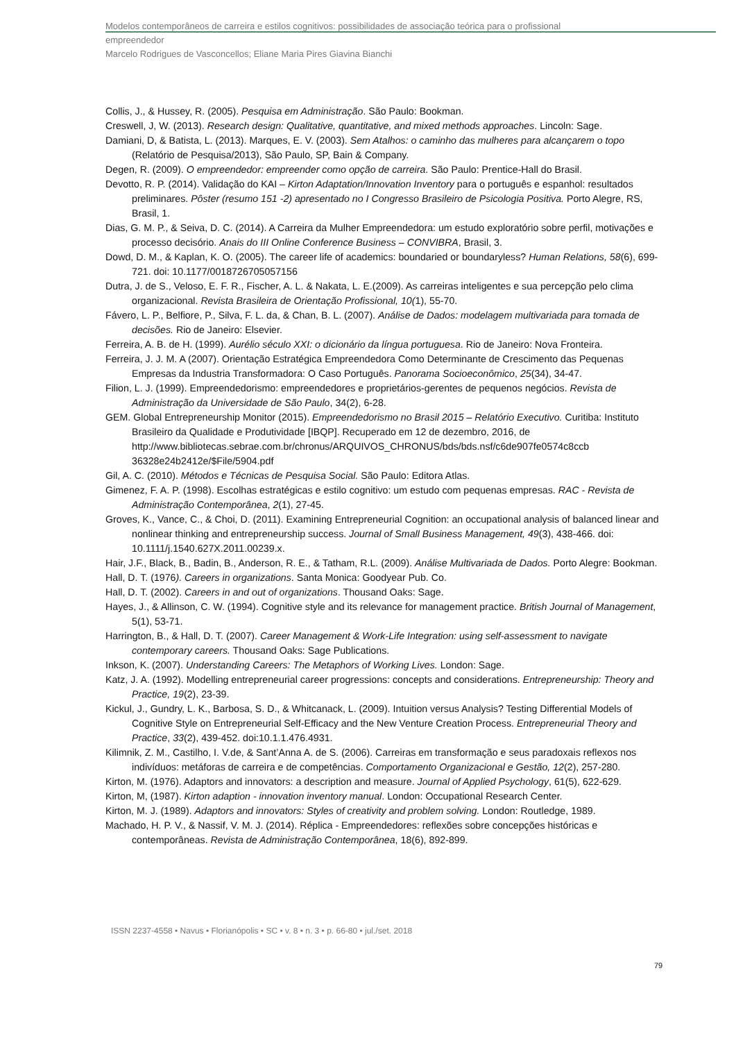Modelos contemporâneos de carreira e estilos cognitivos: possibilidades de associação teórica para o profissional
empreendedor
Marcelo Rodrigues de Vasconcellos; Eliane Maria Pires Giavina Bianchi
Collis, J., & Hussey, R. (2005). Pesquisa em Administração. São Paulo: Bookman.
Creswell, J, W. (2013). Research design: Qualitative, quantitative, and mixed methods approaches. Lincoln: Sage.
Damiani, D, & Batista, L. (2013). Marques, E. V. (2003). Sem Atalhos: o caminho das mulheres para alcançarem o topo (Relatório de Pesquisa/2013), São Paulo, SP, Bain & Company.
Degen, R. (2009). O empreendedor: empreender como opção de carreira. São Paulo: Prentice-Hall do Brasil.
Devotto, R. P. (2014). Validação do KAI – Kirton Adaptation/Innovation Inventory para o português e espanhol: resultados preliminares. Pôster (resumo 151 -2) apresentado no I Congresso Brasileiro de Psicologia Positiva. Porto Alegre, RS, Brasil, 1.
Dias, G. M. P., & Seiva, D. C. (2014). A Carreira da Mulher Empreendedora: um estudo exploratório sobre perfil, motivações e processo decisório. Anais do III Online Conference Business – CONVIBRA, Brasil, 3.
Dowd, D. M., & Kaplan, K. O. (2005). The career life of academics: boundaried or boundaryless? Human Relations, 58(6), 699-721. doi: 10.1177/0018726705057156
Dutra, J. de S., Veloso, E. F. R., Fischer, A. L. & Nakata, L. E.(2009). As carreiras inteligentes e sua percepção pelo clima organizacional. Revista Brasileira de Orientação Profissional, 10(1), 55-70.
Fávero, L. P., Belfiore, P., Silva, F. L. da, & Chan, B. L. (2007). Análise de Dados: modelagem multivariada para tomada de decisões. Rio de Janeiro: Elsevier.
Ferreira, A. B. de H. (1999). Aurélio século XXI: o dicionário da língua portuguesa. Rio de Janeiro: Nova Fronteira.
Ferreira, J. J. M. A (2007). Orientação Estratégica Empreendedora Como Determinante de Crescimento das Pequenas Empresas da Industria Transformadora: O Caso Português. Panorama Socioeconômico, 25(34), 34-47.
Filion, L. J. (1999). Empreendedorismo: empreendedores e proprietários-gerentes de pequenos negócios. Revista de Administração da Universidade de São Paulo, 34(2), 6-28.
GEM. Global Entrepreneurship Monitor (2015). Empreendedorismo no Brasil 2015 – Relatório Executivo. Curitiba: Instituto Brasileiro da Qualidade e Produtividade [IBQP]. Recuperado em 12 de dezembro, 2016, de http://www.bibliotecas.sebrae.com.br/chronus/ARQUIVOS_CHRONUS/bds/bds.nsf/c6de907fe0574c8ccb 36328e24b2412e/$File/5904.pdf
Gil, A. C. (2010). Métodos e Técnicas de Pesquisa Social. São Paulo: Editora Atlas.
Gimenez, F. A. P. (1998). Escolhas estratégicas e estilo cognitivo: um estudo com pequenas empresas. RAC - Revista de Administração Contemporânea, 2(1), 27-45.
Groves, K., Vance, C., & Choi, D. (2011). Examining Entrepreneurial Cognition: an occupational analysis of balanced linear and nonlinear thinking and entrepreneurship success. Journal of Small Business Management, 49(3), 438-466. doi: 10.1111/j.1540.627X.2011.00239.x.
Hair, J.F., Black, B., Badin, B., Anderson, R. E., & Tatham, R.L. (2009). Análise Multivariada de Dados. Porto Alegre: Bookman.
Hall, D. T. (1976). Careers in organizations. Santa Monica: Goodyear Pub. Co.
Hall, D. T. (2002). Careers in and out of organizations. Thousand Oaks: Sage.
Hayes, J., & Allinson, C. W. (1994). Cognitive style and its relevance for management practice. British Journal of Management, 5(1), 53-71.
Harrington, B., & Hall, D. T. (2007). Career Management & Work-Life Integration: using self-assessment to navigate contemporary careers. Thousand Oaks: Sage Publications.
Inkson, K. (2007). Understanding Careers: The Metaphors of Working Lives. London: Sage.
Katz, J. A. (1992). Modelling entrepreneurial career progressions: concepts and considerations. Entrepreneurship: Theory and Practice, 19(2), 23-39.
Kickul, J., Gundry, L. K., Barbosa, S. D., & Whitcanack, L. (2009). Intuition versus Analysis? Testing Differential Models of Cognitive Style on Entrepreneurial Self-Efficacy and the New Venture Creation Process. Entrepreneurial Theory and Practice, 33(2), 439-452. doi:10.1.1.476.4931.
Kilimnik, Z. M., Castilho, I. V.de, & Sant’Anna A. de S. (2006). Carreiras em transformação e seus paradoxais reflexos nos indivíduos: metáforas de carreira e de competências. Comportamento Organizacional e Gestão, 12(2), 257-280.
Kirton, M. (1976). Adaptors and innovators: a description and measure. Journal of Applied Psychology, 61(5), 622-629.
Kirton, M, (1987). Kirton adaption - innovation inventory manual. London: Occupational Research Center.
Kirton, M. J. (1989). Adaptors and innovators: Styles of creativity and problem solving. London: Routledge, 1989.
Machado, H. P. V., & Nassif, V. M. J. (2014). Réplica - Empreendedores: reflexões sobre concepções históricas e contemporâneas. Revista de Administração Contemporânea, 18(6), 892-899.
ISSN 2237-4558 • Navus • Florianópolis • SC • v. 8 • n. 3 • p. 66-80 • jul./set. 2018
79